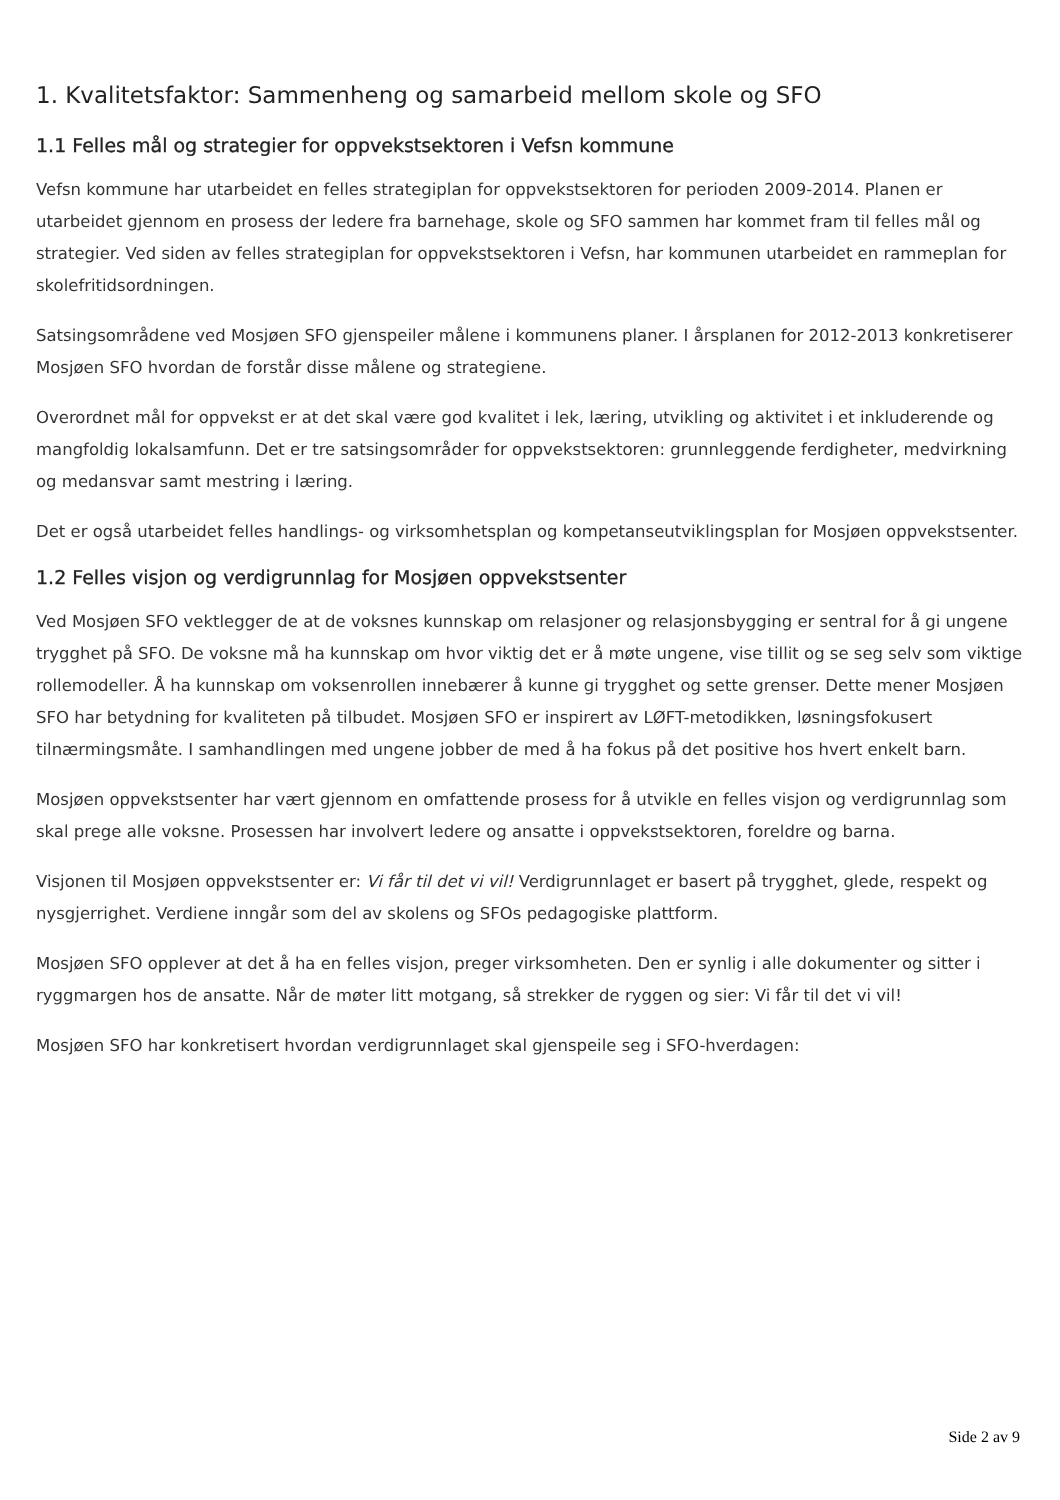1. Kvalitetsfaktor: Sammenheng og samarbeid mellom skole og SFO
1.1 Felles mål og strategier for oppvekstsektoren i Vefsn kommune
Vefsn kommune har utarbeidet en felles strategiplan for oppvekstsektoren for perioden 2009-2014. Planen er utarbeidet gjennom en prosess der ledere fra barnehage, skole og SFO sammen har kommet fram til felles mål og strategier. Ved siden av felles strategiplan for oppvekstsektoren i Vefsn, har kommunen utarbeidet en rammeplan for skolefritidsordningen.
Satsingsområdene ved Mosjøen SFO gjenspeiler målene i kommunens planer. I årsplanen for 2012-2013 konkretiserer Mosjøen SFO hvordan de forstår disse målene og strategiene.
Overordnet mål for oppvekst er at det skal være god kvalitet i lek, læring, utvikling og aktivitet i et inkluderende og mangfoldig lokalsamfunn. Det er tre satsingsområder for oppvekstsektoren: grunnleggende ferdigheter, medvirkning og medansvar samt mestring i læring.
Det er også utarbeidet felles handlings- og virksomhetsplan og kompetanseutviklingsplan for Mosjøen oppvekstsenter.
1.2 Felles visjon og verdigrunnlag for Mosjøen oppvekstsenter
Ved Mosjøen SFO vektlegger de at de voksnes kunnskap om relasjoner og relasjonsbygging er sentral for å gi ungene trygghet på SFO. De voksne må ha kunnskap om hvor viktig det er å møte ungene, vise tillit og se seg selv som viktige rollemodeller. Å ha kunnskap om voksenrollen innebærer å kunne gi trygghet og sette grenser. Dette mener Mosjøen SFO har betydning for kvaliteten på tilbudet. Mosjøen SFO er inspirert av LØFT-metodikken, løsningsfokusert tilnærmingsmåte. I samhandlingen med ungene jobber de med å ha fokus på det positive hos hvert enkelt barn.
Mosjøen oppvekstsenter har vært gjennom en omfattende prosess for å utvikle en felles visjon og verdigrunnlag som skal prege alle voksne. Prosessen har involvert ledere og ansatte i oppvekstsektoren, foreldre og barna.
Visjonen til Mosjøen oppvekstsenter er: Vi får til det vi vil! Verdigrunnlaget er basert på trygghet, glede, respekt og nysgjerrighet. Verdiene inngår som del av skolens og SFOs pedagogiske plattform.
Mosjøen SFO opplever at det å ha en felles visjon, preger virksomheten. Den er synlig i alle dokumenter og sitter i ryggmargen hos de ansatte. Når de møter litt motgang, så strekker de ryggen og sier: Vi får til det vi vil!
Mosjøen SFO har konkretisert hvordan verdigrunnlaget skal gjenspeile seg i SFO-hverdagen:
Side 2 av 9